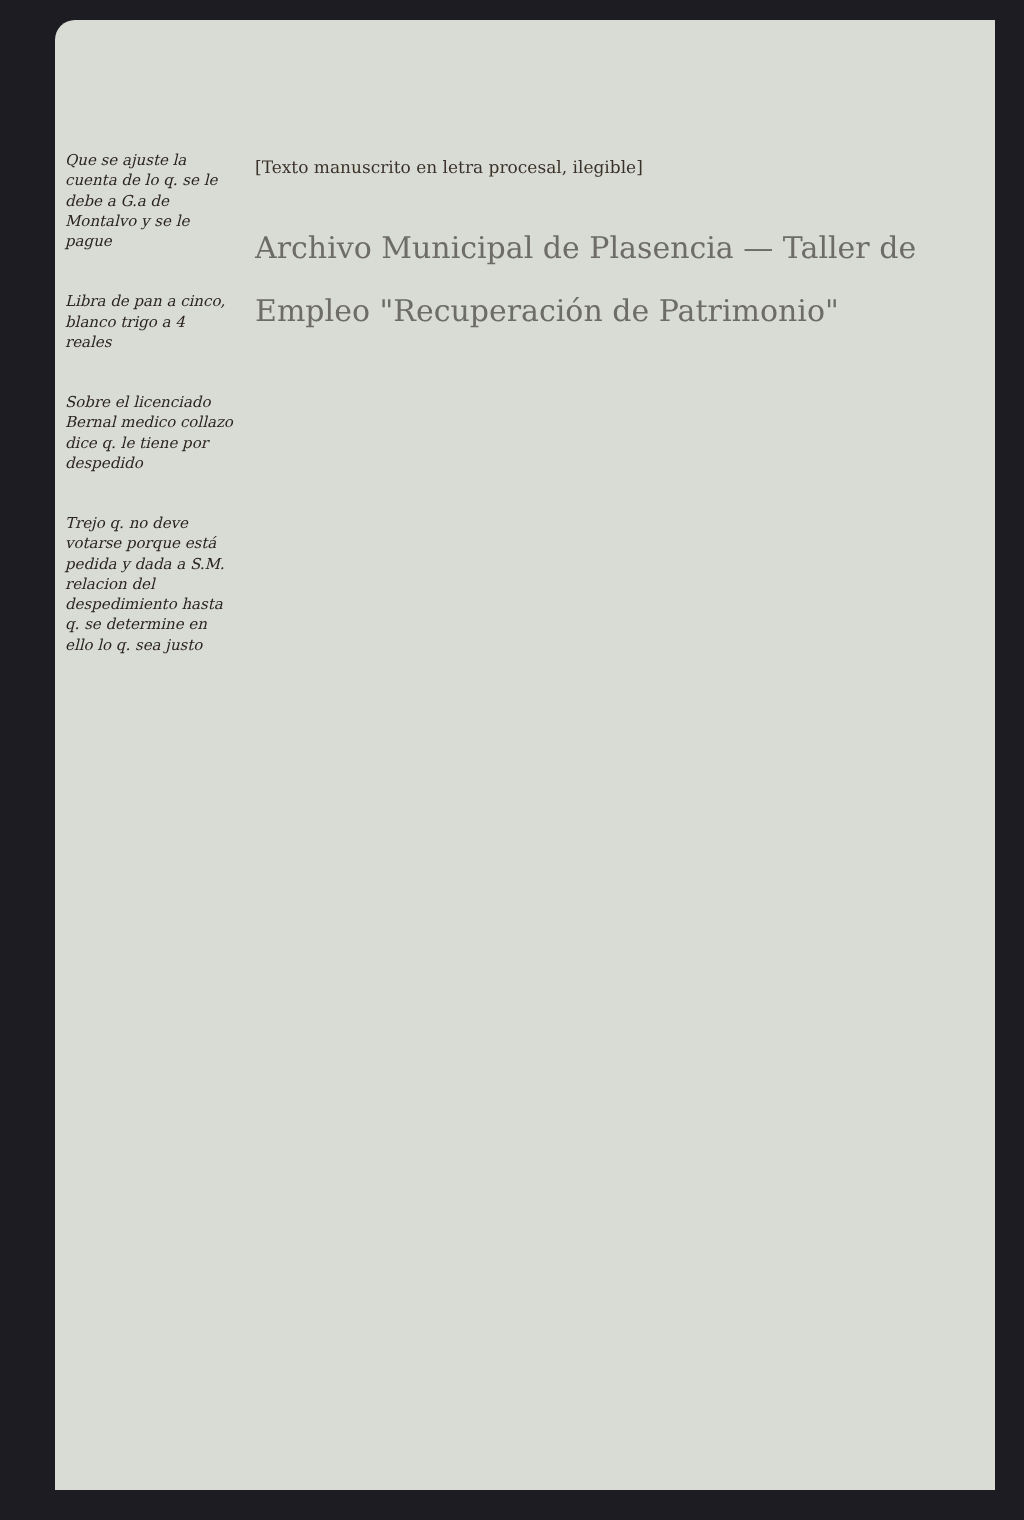Que se ajuste la cuenta de lo q. se le debe a G.a de Montalvo y se le pague
Libra de pan a cinco, blanco trigo a 4 reales
Sobre el licenciado Bernal medico collazo dice q. le tiene por despedido
Trejo q. no deve votarse porque está pedida y dada a S.M. relacion del despedimiento hasta q. se determine en ello lo q. sea justo
[Texto manuscrito en letra procesal, ilegible]
Archivo Municipal de Plasencia — Taller de Empleo "Recuperación de Patrimonio"